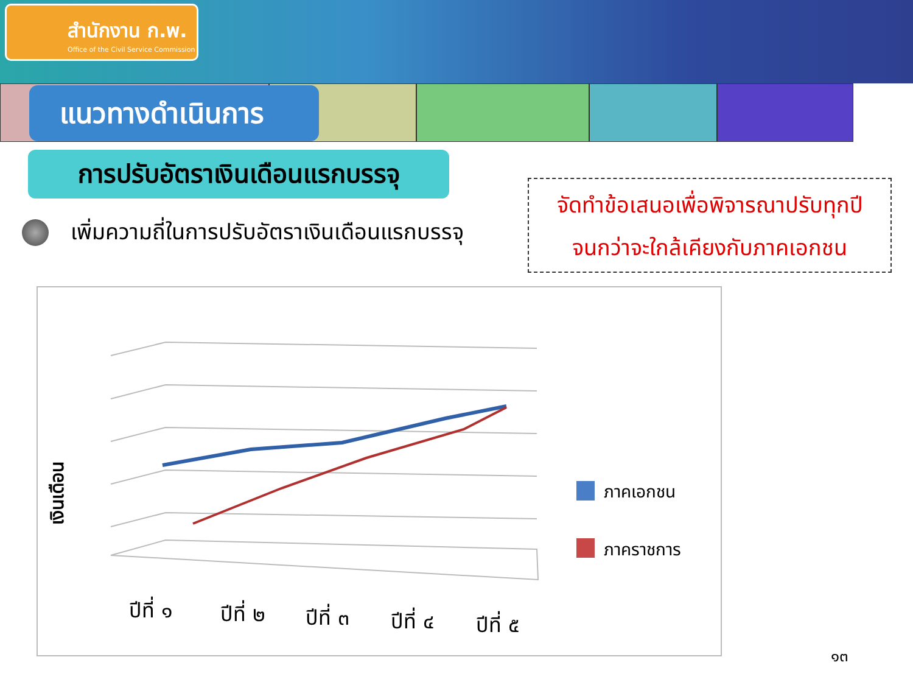สำนักงาน ก.พ.
Office of the Civil Service Commission
แนวทางดำเนินการ
การปรับอัตราเงินเดือนแรกบรรจุ
เพิ่มความถี่ในการปรับอัตราเงินเดือนแรกบรรจุ
จัดทำข้อเสนอเพื่อพิจารณาปรับทุกปี
จนกว่าจะใกล้เคียงกับภาคเอกชน
เงินเดือน
ปีที่ ๑
ปีที่ ๒
ปีที่ ๓
ปีที่ ๔
ปีที่ ๕
ภาคเอกชน
ภาคราชการ
๑๓